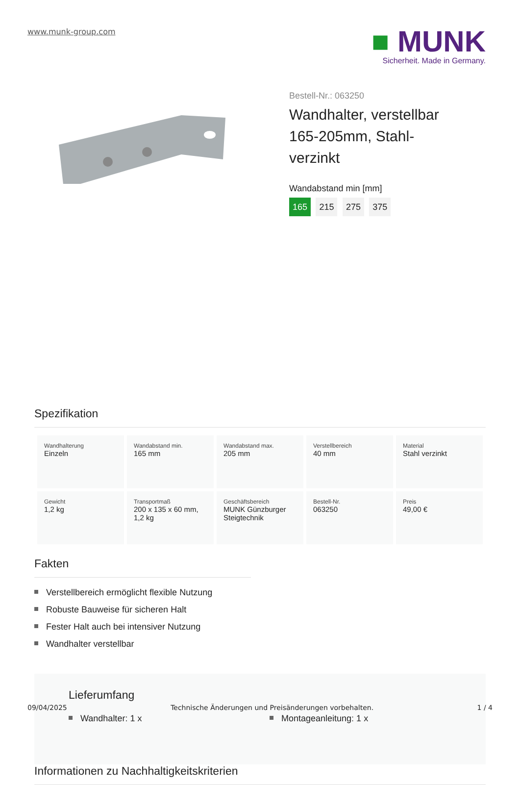www.munk-group.com
■ MUNK
Sicherheit. Made in Germany.
Bestell-Nr.: 063250
Wandhalter, verstellbar 165-205mm, Stahl-verzinkt
Wandabstand min [mm]
165 215 275 375
Spezifikation
| Wandhalterung Einzeln | Wandabstand min. 165 mm | Wandabstand max. 205 mm | Verstellbereich 40 mm | Material Stahl verzinkt |
| Gewicht 1,2 kg | Transportmaß 200 x 135 x 60 mm, 1,2 kg | Geschäftsbereich MUNK Günzburger Steigtechnik | Bestell-Nr. 063250 | Preis 49,00 € |
Fakten
Verstellbereich ermöglicht flexible Nutzung
Robuste Bauweise für sicheren Halt
Fester Halt auch bei intensiver Nutzung
Wandhalter verstellbar
Lieferumfang
Wandhalter: 1 x Montageanleitung: 1 x
Informationen zu Nachhaltigkeitskriterien
09/04/2025 Technische Änderungen und Preisänderungen vorbehalten. 1 / 4